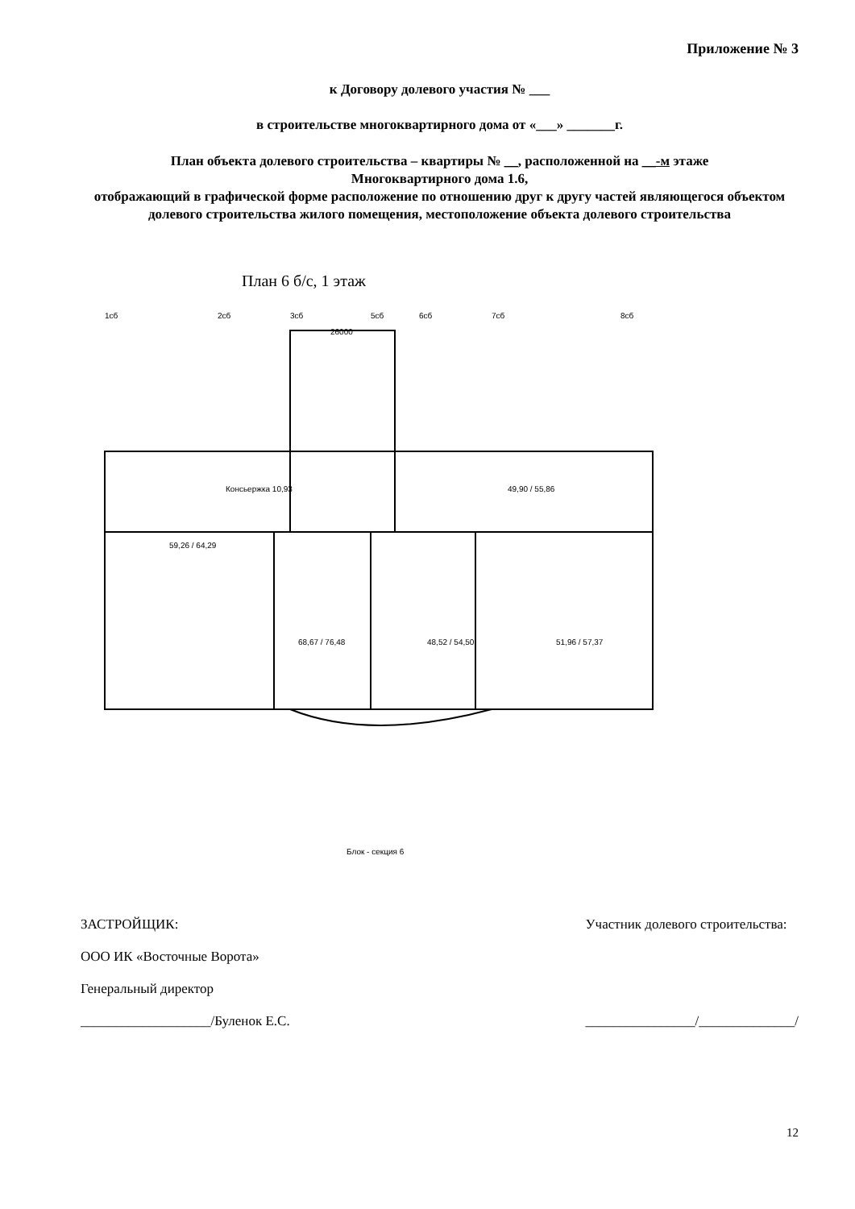Приложение № 3
к Договору долевого участия № ___
в строительстве многоквартирного дома от «___» _______г.
План объекта долевого строительства – квартиры № __, расположенной на __-м этаже
Многоквартирного дома 1.6,
отображающий в графической форме расположение по отношению друг к другу частей являющегося объектом долевого строительства жилого помещения, местоположение объекта долевого строительства
План 6 б/с, 1 этаж
1сб
2сб
3сб
5сб
6сб
7сб
8сб
26000
Консьержка 10,93
49,90 / 55,86
59,26 / 64,29
68,67 / 76,48
48,52 / 54,50
51,96 / 57,37
Блок - секция 6
ЗАСТРОЙЩИК:
ООО ИК «Восточные Ворота»
Генеральный директор
___________________/Буленок Е.С.
Участник долевого строительства:
________________/______________/
12